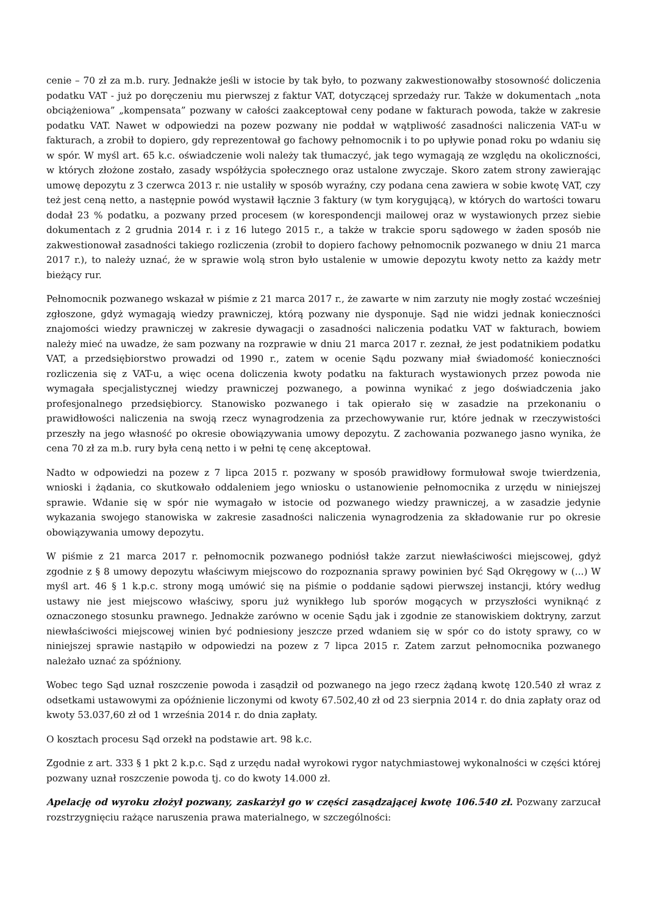cenie – 70 zł za m.b. rury. Jednakże jeśli w istocie by tak było, to pozwany zakwestionowałby stosowność doliczenia podatku VAT - już po doręczeniu mu pierwszej z faktur VAT, dotyczącej sprzedaży rur. Także w dokumentach „nota obciążeniowa” „kompensata” pozwany w całości zaakceptował ceny podane w fakturach powoda, także w zakresie podatku VAT. Nawet w odpowiedzi na pozew pozwany nie poddał w wątpliwość zasadności naliczenia VAT-u w fakturach, a zrobił to dopiero, gdy reprezentował go fachowy pełnomocnik i to po upływie ponad roku po wdaniu się w spór. W myśl art. 65 k.c. oświadczenie woli należy tak tłumaczyć, jak tego wymagają ze względu na okoliczności, w których złożone zostało, zasady współżycia społecznego oraz ustalone zwyczaje. Skoro zatem strony zawierając umowę depozytu z 3 czerwca 2013 r. nie ustaliły w sposób wyraźny, czy podana cena zawiera w sobie kwotę VAT, czy też jest ceną netto, a następnie powód wystawił łącznie 3 faktury (w tym korygującą), w których do wartości towaru dodał 23 % podatku, a pozwany przed procesem (w korespondencji mailowej oraz w wystawionych przez siebie dokumentach z 2 grudnia 2014 r. i z 16 lutego 2015 r., a także w trakcie sporu sądowego w żaden sposób nie zakwestionował zasadności takiego rozliczenia (zrobił to dopiero fachowy pełnomocnik pozwanego w dniu 21 marca 2017 r.), to należy uznać, że w sprawie wolą stron było ustalenie w umowie depozytu kwoty netto za każdy metr bieżący rur.
Pełnomocnik pozwanego wskazał w piśmie z 21 marca 2017 r., że zawarte w nim zarzuty nie mogły zostać wcześniej zgłoszone, gdyż wymagają wiedzy prawniczej, którą pozwany nie dysponuje. Sąd nie widzi jednak konieczności znajomości wiedzy prawniczej w zakresie dywagacji o zasadności naliczenia podatku VAT w fakturach, bowiem należy mieć na uwadze, że sam pozwany na rozprawie w dniu 21 marca 2017 r. zeznał, że jest podatnikiem podatku VAT, a przedsiębiorstwo prowadzi od 1990 r., zatem w ocenie Sądu pozwany miał świadomość konieczności rozliczenia się z VAT-u, a więc ocena doliczenia kwoty podatku na fakturach wystawionych przez powoda nie wymagała specjalistycznej wiedzy prawniczej pozwanego, a powinna wynikać z jego doświadczenia jako profesjonalnego przedsiębiorcy. Stanowisko pozwanego i tak opierało się w zasadzie na przekonaniu o prawidłowości naliczenia na swoją rzecz wynagrodzenia za przechowywanie rur, które jednak w rzeczywistości przeszły na jego własność po okresie obowiązywania umowy depozytu. Z zachowania pozwanego jasno wynika, że cena 70 zł za m.b. rury była ceną netto i w pełni tę cenę akceptował.
Nadto w odpowiedzi na pozew z 7 lipca 2015 r. pozwany w sposób prawidłowy formułował swoje twierdzenia, wnioski i żądania, co skutkowało oddaleniem jego wniosku o ustanowienie pełnomocnika z urzędu w niniejszej sprawie. Wdanie się w spór nie wymagało w istocie od pozwanego wiedzy prawniczej, a w zasadzie jedynie wykazania swojego stanowiska w zakresie zasadności naliczenia wynagrodzenia za składowanie rur po okresie obowiązywania umowy depozytu.
W piśmie z 21 marca 2017 r. pełnomocnik pozwanego podniósł także zarzut niewłaściwości miejscowej, gdyż zgodnie z § 8 umowy depozytu właściwym miejscowo do rozpoznania sprawy powinien być Sąd Okręgowy w (...) W myśl art. 46 § 1 k.p.c. strony mogą umówić się na piśmie o poddanie sądowi pierwszej instancji, który według ustawy nie jest miejscowo właściwy, sporu już wynikłego lub sporów mogących w przyszłości wyniknąć z oznaczonego stosunku prawnego. Jednakże zarówno w ocenie Sądu jak i zgodnie ze stanowiskiem doktryny, zarzut niewłaściwości miejscowej winien być podniesiony jeszcze przed wdaniem się w spór co do istoty sprawy, co w niniejszej sprawie nastąpiło w odpowiedzi na pozew z 7 lipca 2015 r. Zatem zarzut pełnomocnika pozwanego należało uznać za spóźniony.
Wobec tego Sąd uznał roszczenie powoda i zasądził od pozwanego na jego rzecz żądaną kwotę 120.540 zł wraz z odsetkami ustawowymi za opóźnienie liczonymi od kwoty 67.502,40 zł od 23 sierpnia 2014 r. do dnia zapłaty oraz od kwoty 53.037,60 zł od 1 września 2014 r. do dnia zapłaty.
O kosztach procesu Sąd orzekł na podstawie art. 98 k.c.
Zgodnie z art. 333 § 1 pkt 2 k.p.c. Sąd z urzędu nadał wyrokowi rygor natychmiastowej wykonalności w części której pozwany uznał roszczenie powoda tj. co do kwoty 14.000 zł.
Apelację od wyroku złożył pozwany, zaskarżył go w części zasądzającej kwotę 106.540 zł. Pozwany zarzucał rozstrzygnięciu rażące naruszenia prawa materialnego, w szczególności: